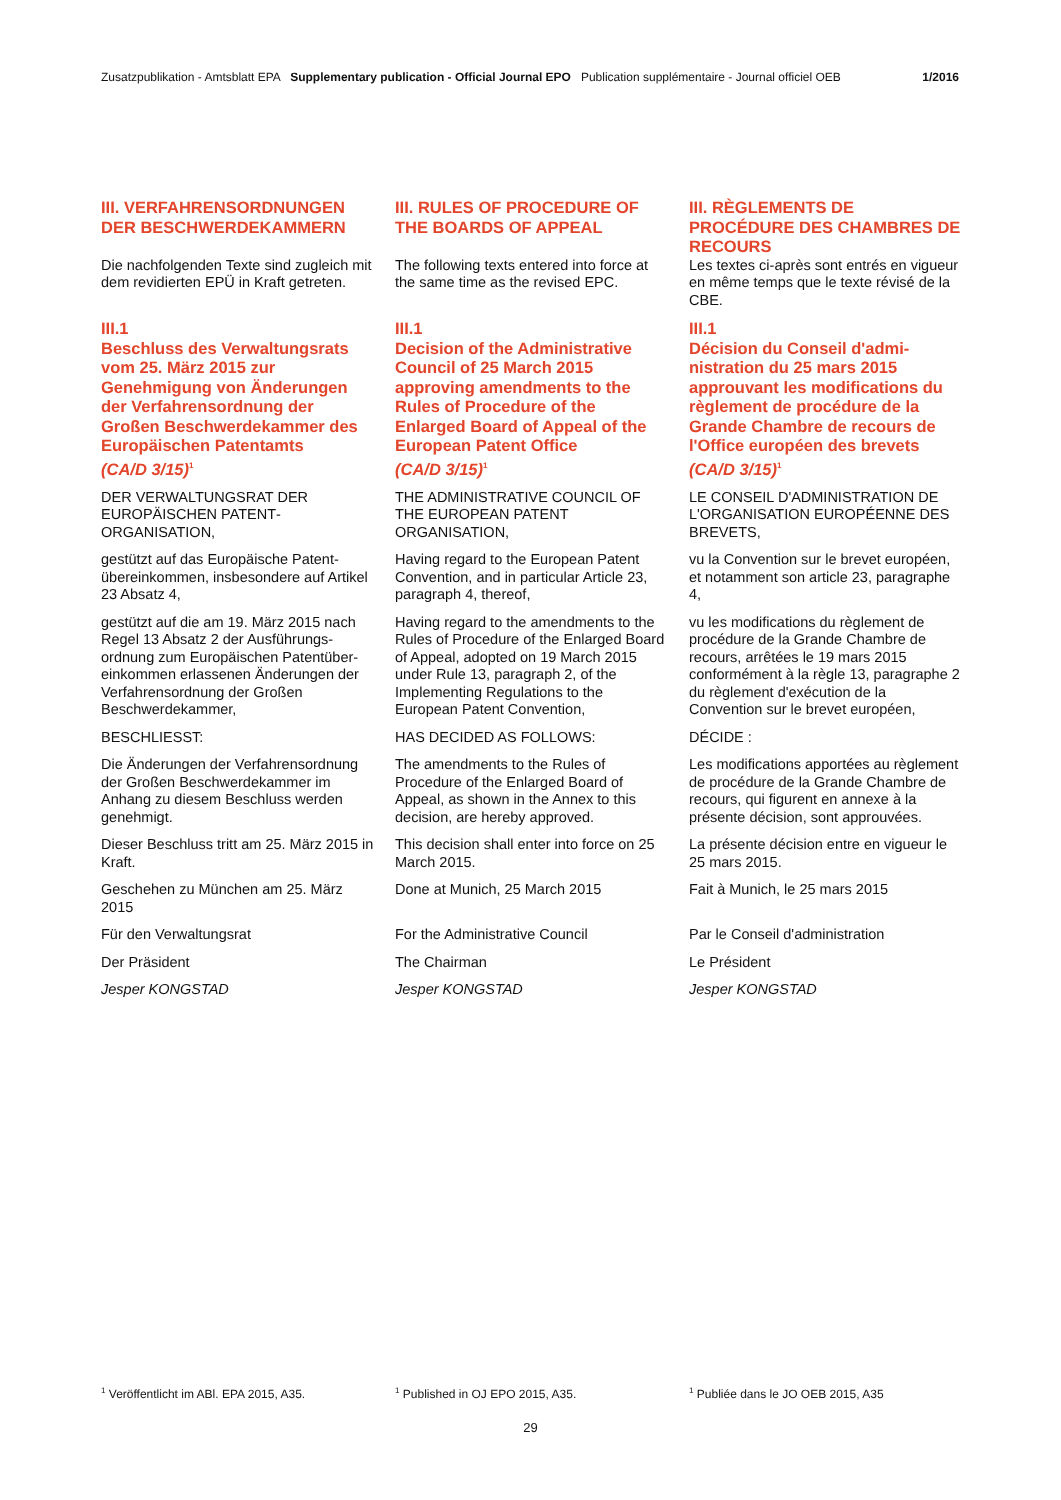Zusatzpublikation - Amtsblatt EPA Supplementary publication - Official Journal EPO Publication supplémentaire - Journal officiel OEB 1/2016
III. VERFAHRENSORDNUNGEN DER BESCHWERDEKAMMERN
III. RULES OF PROCEDURE OF THE BOARDS OF APPEAL
III. RÈGLEMENTS DE PROCÉDURE DES CHAMBRES DE RECOURS
Die nachfolgenden Texte sind zugleich mit dem revidierten EPÜ in Kraft getreten.
The following texts entered into force at the same time as the revised EPC.
Les textes ci-après sont entrés en vigueur en même temps que le texte révisé de la CBE.
III.1
Beschluss des Verwaltungsrats vom 25. März 2015 zur Genehmigung von Änderungen der Verfahrensordnung der Großen Beschwerdekammer des Europäischen Patentamts
(CA/D 3/15)<sup>1</sup>
III.1
Decision of the Administrative Council of 25 March 2015 approving amendments to the Rules of Procedure of the Enlarged Board of Appeal of the European Patent Office
(CA/D 3/15)<sup>1</sup>
III.1
Décision du Conseil d'admi­nistration du 25 mars 2015 approuvant les modifications du règlement de procédure de la Grande Chambre de recours de l'Office européen des brevets
(CA/D 3/15)<sup>1</sup>
DER VERWALTUNGSRAT DER EUROPÄISCHEN PATENT­ORGANISATION,
THE ADMINISTRATIVE COUNCIL OF THE EUROPEAN PATENT ORGANISATION,
LE CONSEIL D'ADMINISTRATION DE L'ORGANISATION EUROPÉENNE DES BREVETS,
gestützt auf das Europäische Patent­übereinkommen, insbesondere auf Artikel 23 Absatz 4,
Having regard to the European Patent Convention, and in particular Article 23, paragraph 4, thereof,
vu la Convention sur le brevet euro­péen, et notamment son article 23, paragraphe 4,
gestützt auf die am 19. März 2015 nach Regel 13 Absatz 2 der Ausführungs­ordnung zum Europäischen Patentüber­einkommen erlassenen Änderungen der Verfahrensordnung der Großen Beschwerdekammer,
Having regard to the amendments to the Rules of Procedure of the Enlarged Board of Appeal, adopted on 19 March 2015 under Rule 13, paragraph 2, of the Implementing Regulations to the European Patent Convention,
vu les modifications du règlement de procédure de la Grande Chambre de recours, arrêtées le 19 mars 2015 conformément à la règle 13, paragraphe 2 du règlement d'exécution de la Convention sur le brevet européen,
BESCHLIESST:
HAS DECIDED AS FOLLOWS:
DÉCIDE :
Die Änderungen der Verfahrensord­nung der Großen Beschwerdekammer im Anhang zu diesem Beschluss werden genehmigt.
The amendments to the Rules of Procedure of the Enlarged Board of Appeal, as shown in the Annex to this decision, are hereby approved.
Les modifications apportées au règlement de procédure de la Grande Chambre de recours, qui figurent en annexe à la présente décision, sont approuvées.
Dieser Beschluss tritt am 25. März 2015 in Kraft.
This decision shall enter into force on 25 March 2015.
La présente décision entre en vigueur le 25 mars 2015.
Geschehen zu München am 25. März 2015
Done at Munich, 25 March 2015
Fait à Munich, le 25 mars 2015
Für den Verwaltungsrat
For the Administrative Council
Par le Conseil d'administration
Der Präsident
The Chairman
Le Président
Jesper KONGSTAD
Jesper KONGSTAD
Jesper KONGSTAD
<sup>1</sup> Veröffentlicht im ABl. EPA 2015, A35.
<sup>1</sup> Published in OJ EPO 2015, A35.
<sup>1</sup> Publiée dans le JO OEB 2015, A35
29